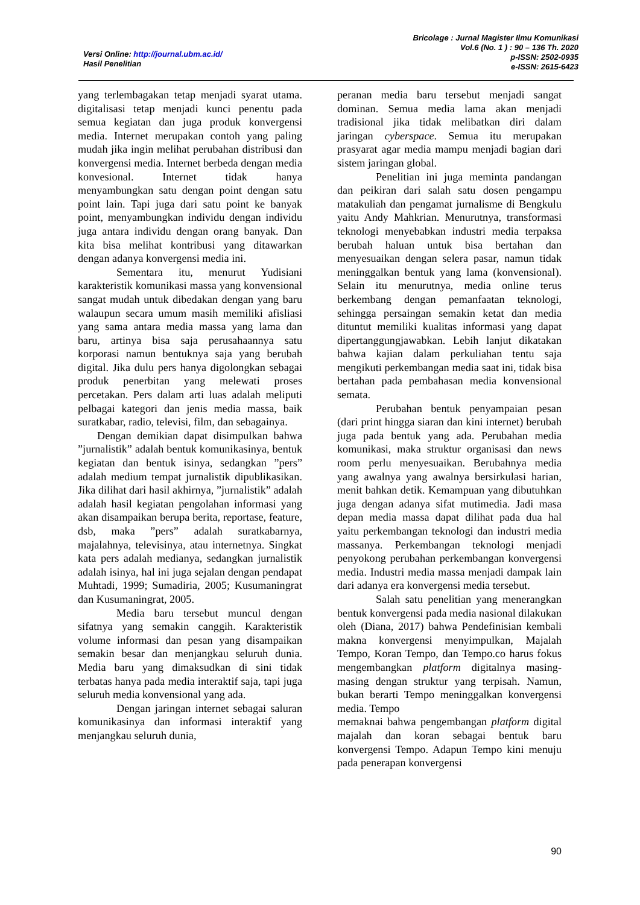Versi Online: http://journal.ubm.ac.id/
Hasil Penelitian
Bricolage : Jurnal Magister Ilmu Komunikasi
Vol.6 (No. 1 ) : 90 – 136 Th. 2020
p-ISSN: 2502-0935
e-ISSN: 2615-6423
yang terlembagakan tetap menjadi syarat utama. digitalisasi tetap menjadi kunci penentu pada semua kegiatan dan juga produk konvergensi media. Internet merupakan contoh yang paling mudah jika ingin melihat perubahan distribusi dan konvergensi media. Internet berbeda dengan media konvesional. Internet tidak hanya menyambungkan satu dengan point dengan satu point lain. Tapi juga dari satu point ke banyak point, menyambungkan individu dengan individu juga antara individu dengan orang banyak. Dan kita bisa melihat kontribusi yang ditawarkan dengan adanya konvergensi media ini.
Sementara itu, menurut Yudisiani karakteristik komunikasi massa yang konvensional sangat mudah untuk dibedakan dengan yang baru walaupun secara umum masih memiliki afisliasi yang sama antara media massa yang lama dan baru, artinya bisa saja perusahaannya satu korporasi namun bentuknya saja yang berubah digital. Jika dulu pers hanya digolongkan sebagai produk penerbitan yang melewati proses percetakan. Pers dalam arti luas adalah meliputi pelbagai kategori dan jenis media massa, baik suratkabar, radio, televisi, film, dan sebagainya.
Dengan demikian dapat disimpulkan bahwa ”jurnalistik” adalah bentuk komunikasinya, bentuk kegiatan dan bentuk isinya, sedangkan ”pers” adalah medium tempat jurnalistik dipublikasikan. Jika dilihat dari hasil akhirnya, ”jurnalistik” adalah adalah hasil kegiatan pengolahan informasi yang akan disampaikan berupa berita, reportase, feature, dsb, maka ”pers” adalah suratkabarnya, majalahnya, televisinya, atau internetnya. Singkat kata pers adalah medianya, sedangkan jurnalistik adalah isinya, hal ini juga sejalan dengan pendapat Muhtadi, 1999; Sumadiria, 2005; Kusumaningrat dan Kusumaningrat, 2005.
Media baru tersebut muncul dengan sifatnya yang semakin canggih. Karakteristik volume informasi dan pesan yang disampaikan semakin besar dan menjangkau seluruh dunia. Media baru yang dimaksudkan di sini tidak terbatas hanya pada media interaktif saja, tapi juga seluruh media konvensional yang ada.
Dengan jaringan internet sebagai saluran komunikasinya dan informasi interaktif yang menjangkau seluruh dunia,
peranan media baru tersebut menjadi sangat dominan. Semua media lama akan menjadi tradisional jika tidak melibatkan diri dalam jaringan cyberspace. Semua itu merupakan prasyarat agar media mampu menjadi bagian dari sistem jaringan global.
Penelitian ini juga meminta pandangan dan peikiran dari salah satu dosen pengampu matakuliah dan pengamat jurnalisme di Bengkulu yaitu Andy Mahkrian. Menurutnya, transformasi teknologi menyebabkan industri media terpaksa berubah haluan untuk bisa bertahan dan menyesuaikan dengan selera pasar, namun tidak meninggalkan bentuk yang lama (konvensional). Selain itu menurutnya, media online terus berkembang dengan pemanfaatan teknologi, sehingga persaingan semakin ketat dan media dituntut memiliki kualitas informasi yang dapat dipertanggungjawabkan. Lebih lanjut dikatakan bahwa kajian dalam perkuliahan tentu saja mengikuti perkembangan media saat ini, tidak bisa bertahan pada pembahasan media konvensional semata.
Perubahan bentuk penyampaian pesan (dari print hingga siaran dan kini internet) berubah juga pada bentuk yang ada. Perubahan media komunikasi, maka struktur organisasi dan news room perlu menyesuaikan. Berubahnya media yang awalnya yang awalnya bersirkulasi harian, menit bahkan detik. Kemampuan yang dibutuhkan juga dengan adanya sifat mutimedia. Jadi masa depan media massa dapat dilihat pada dua hal yaitu perkembangan teknologi dan industri media massanya. Perkembangan teknologi menjadi penyokong perubahan perkembangan konvergensi media. Industri media massa menjadi dampak lain dari adanya era konvergensi media tersebut.
Salah satu penelitian yang menerangkan bentuk konvergensi pada media nasional dilakukan oleh (Diana, 2017) bahwa Pendefinisian kembali makna konvergensi menyimpulkan, Majalah Tempo, Koran Tempo, dan Tempo.co harus fokus mengembangkan platform digitalnya masing-masing dengan struktur yang terpisah. Namun, bukan berarti Tempo meninggalkan konvergensi media. Tempo
memaknai bahwa pengembangan platform digital majalah dan koran sebagai bentuk baru konvergensi Tempo. Adapun Tempo kini menuju pada penerapan konvergensi
90